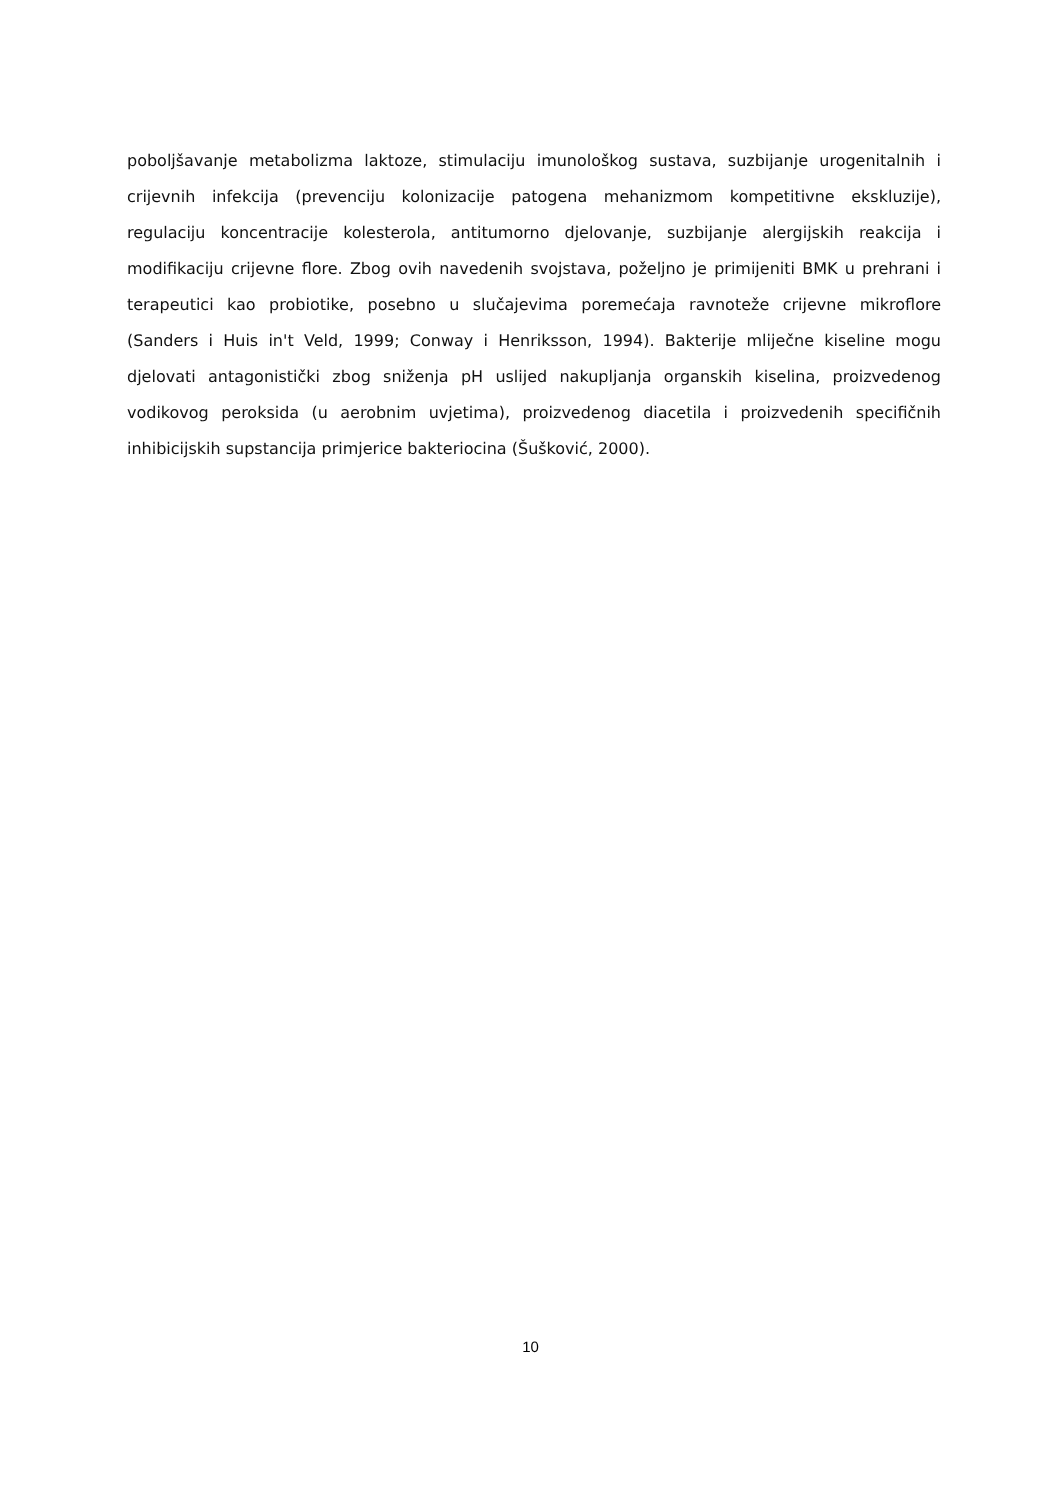poboljšavanje metabolizma laktoze, stimulaciju imunološkog sustava, suzbijanje urogenitalnih i crijevnih infekcija (prevenciju kolonizacije patogena mehanizmom kompetitivne ekskluzije), regulaciju koncentracije kolesterola, antitumorno djelovanje, suzbijanje alergijskih reakcija i modifikaciju crijevne flore. Zbog ovih navedenih svojstava, poželjno je primijeniti BMK u prehrani i terapeutici kao probiotike, posebno u slučajevima poremećaja ravnoteže crijevne mikroflore (Sanders i Huis in't Veld, 1999; Conway i Henriksson, 1994). Bakterije mliječne kiseline mogu djelovati antagonistički zbog sniženja pH uslijed nakupljanja organskih kiselina, proizvedenog vodikovog peroksida (u aerobnim uvjetima), proizvedenog diacetila i proizvedenih specifičnih inhibicijskih supstancija primjerice bakteriocina (Šušković, 2000).
10